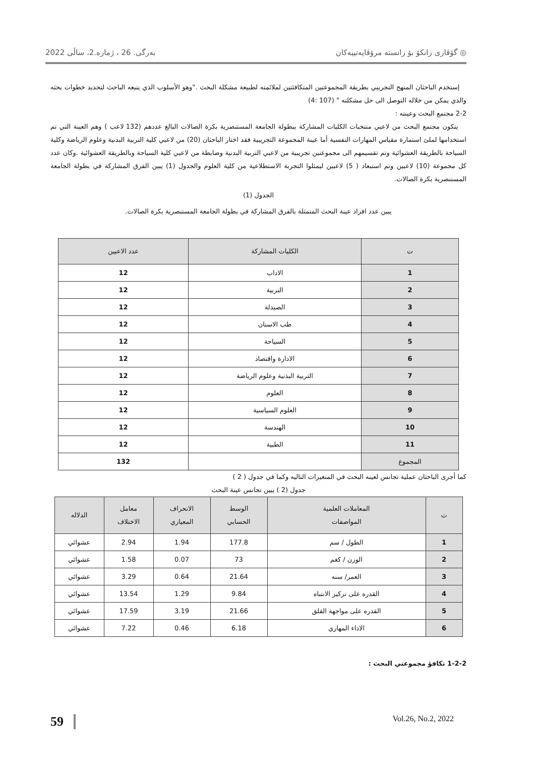◎ گۆڤاری زانكۆ بۆ زانستە مرۆڤایەتییەكان بەرگی. 26 ، ژمارە.2، ساڵی 2022
إستخدم الباحثان المنهج التجريبي بطريقة المجموعتين المتكافئتين لملائمته لطبيعة مشكلة البحث ."وهو الأسلوب الذي يتبعه الباحث لتحديد خطوات بحثه والذي يمكن من خلاله التوصل الى حل مشكلته " (107 :4)
2-2 مجتمع البحث وعينته :
يتكون مجتمع البحث من لاعبي منتخبات الكليات المشاركة ببطولة الجامعة المستنصرية بكرة الصالات البالغ عددهم (132 لاعب ) وهم العينة التي تم استخدامها لملئ استمارة مقياس المهارات النفسية أما عينة المجموعة التجريبية فقد اختار الباحثان (20) من لاعبي كلية التربية البدنية وعلوم الرياضة وكلية السياحة بالطريقة العشوائية وتم تقسيمهم الى مجموعتين تجريبية من لاعبي التربية البدنية وضابطة من لاعبي كلية السياحة وبالطريقة العشوائية .وكان عدد كل مجموعة (10) لاعبين وتم استبعاد ( 5) لاعبين ليمثلوا التجربة الاستطلاعية من كلية العلوم والجدول (1) يبين الفرق المشاركة في بطولة الجامعة المستنصرية بكرة الصالات.
الجدول (1)
يبين عدد افراد عينة البحث المتمثلة بالفرق المشاركة في بطولة الجامعة المستنصرية بكرة الصالات.
| ت | الكليات المشاركة | عدد الاعبين |
| --- | --- | --- |
| 1 | الاداب | 12 |
| 2 | التربية | 12 |
| 3 | الصيدلة | 12 |
| 4 | طب الاسنان | 12 |
| 5 | السياحة | 12 |
| 6 | الادارة واقتصاد | 12 |
| 7 | التربية البدنية وعلوم الرياضة | 12 |
| 8 | العلوم | 12 |
| 9 | العلوم السياسية | 12 |
| 10 | الهندسة | 12 |
| 11 | الطبية | 12 |
| المجموع | | 132 |
كما أجرى الباحثان عملية تجانس لعينه البحث في المتغيرات التاليه وكما في جدول ( 2 )
جدول (2 ) يبين تجانس عينة البحث
| ت | المعاملات العلمية المواصفات | الوسط الحسابي | الانحراف المعياري | معامل الاختلاف | الدلاله |
| --- | --- | --- | --- | --- | --- |
| 1 | الطول / سم | 177.8 | 1.94 | 2.94 | عشوائي |
| 2 | الوزن / كغم | 73 | 0.07 | 1.58 | عشوائي |
| 3 | العمر/ سنه | 21.64 | 0.64 | 3.29 | عشوائي |
| 4 | القدره على تركيز الانتباه | 9.84 | 1.29 | 13.54 | عشوائي |
| 5 | القدره على مواجهة القلق | 21.66 | 3.19 | 17.59 | عشوائي |
| 6 | الاداء المهاري | 6.18 | 0.46 | 7.22 | عشوائي |
1-2-2 تكافؤ مجموعتي البحث :
59 Vol.26, No.2, 2022